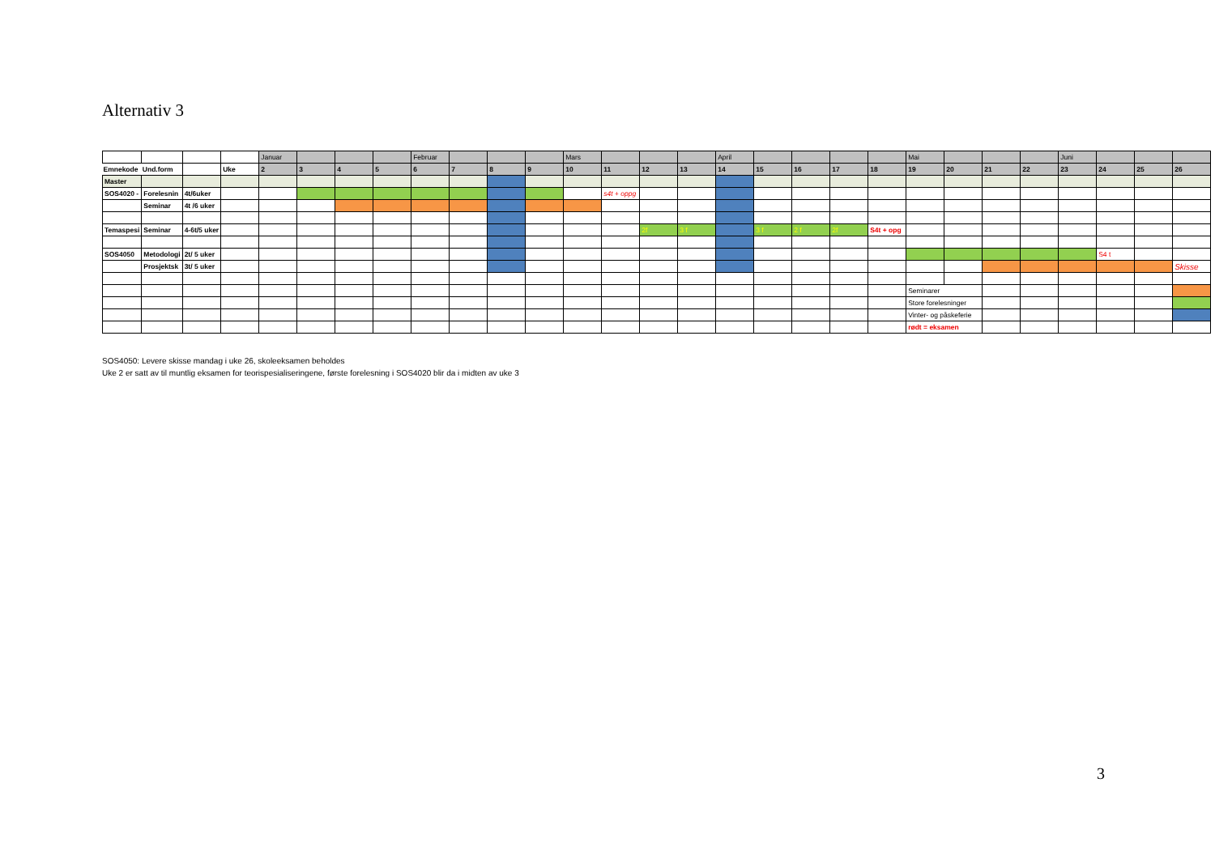Alternativ 3
| | | | | Januar | | | | Februar | | | | Mars | | | | April | | | | | Mai | | | | Juni | | | |
| Emnekode | Und.form | | Uke | 2 | 3 | 4 | 5 | 6 | 7 | 8 | 9 | 10 | 11 | 12 | 13 | 14 | 15 | 16 | 17 | 18 | 19 | 20 | 21 | 22 | 23 | 24 | 25 | 26 |
| Master | | | | | | | | | | | | | | | | | | | | | | | | | | | | |
| SOS4020 - | Forelesnin | 4t/6uker | | | | | | | | | | | s4t + oppg | | | | | | | | | | | | | | | |
| | Seminar | 4t /6 uker | | | | | | | | | | | | | | | | | | | | | | | | | | |
| Temaspesi | Seminar | 4-6t/5 uker | | | | | | | | | | | | 2f | 3 f | | 3 f | 2 f | 2f | S4t + opg | | | | | | | | |
| SOS4050 | Metodologi | 2t/ 5 uker | | | | | | | | | | | | | | | | | | | | | | | | S4 t | | |
| | Prosjektsk | 3t/ 5 uker | | | | | | | | | | | | | | | | | | | | | | | | | | Skisse |
| | | | | | | | | | | | | | | | | | | | | | Seminarer | | | | | | | |
| | | | | | | | | | | | | | | | | | | | | | Store forelesninger | | | | | | | |
| | | | | | | | | | | | | | | | | | | | | | Vinter- og påskeferie | | | | | | | |
| | | | | | | | | | | | | | | | | | | | | | rødt = eksamen | | | | | | | |
SOS4050: Levere skisse mandag i uke 26, skoleeksamen beholdes
Uke 2 er satt av til muntlig eksamen for teorispesialiseringene, første forelesning i SOS4020 blir da i midten av uke 3
3